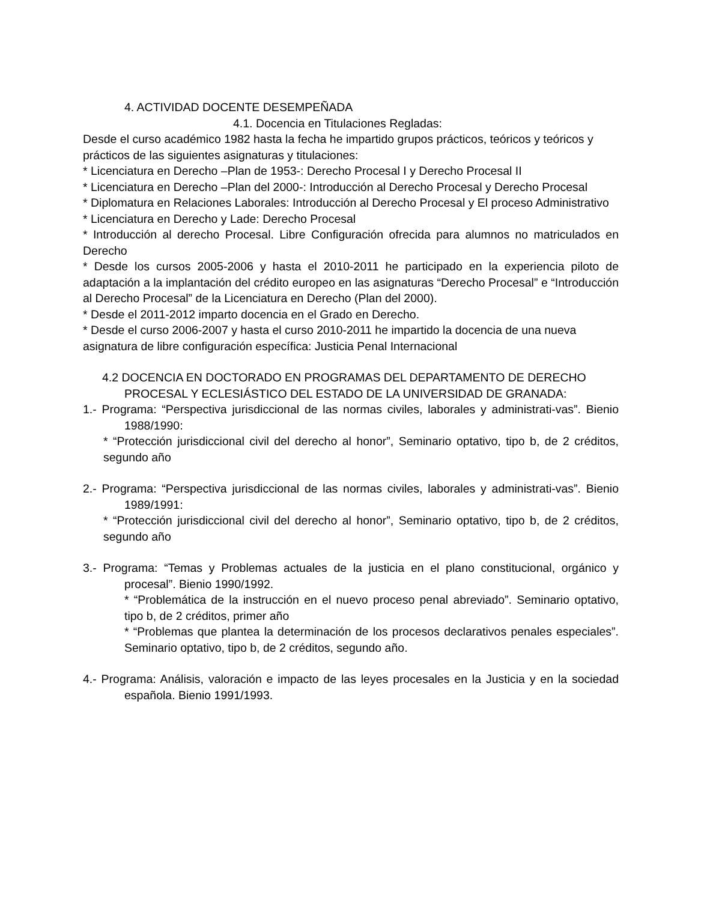4. ACTIVIDAD DOCENTE DESEMPEÑADA
4.1. Docencia en Titulaciones Regladas:
Desde el curso académico 1982 hasta la fecha he impartido grupos prácticos, teóricos y teóricos y prácticos de las siguientes asignaturas y titulaciones:
* Licenciatura en Derecho –Plan de 1953-: Derecho Procesal I y Derecho Procesal II
* Licenciatura en Derecho –Plan del 2000-: Introducción al Derecho Procesal y Derecho Procesal
* Diplomatura en Relaciones Laborales: Introducción al Derecho Procesal y El proceso Administrativo
* Licenciatura en Derecho y Lade: Derecho Procesal
* Introducción al derecho Procesal. Libre Configuración ofrecida para alumnos no matriculados en Derecho
* Desde los cursos 2005-2006 y hasta el 2010-2011 he participado en la experiencia piloto de adaptación a la implantación del crédito europeo en las asignaturas “Derecho Procesal” e “Introducción al Derecho Procesal” de la Licenciatura en Derecho (Plan del 2000).
* Desde el 2011-2012 imparto docencia en el Grado en Derecho.
* Desde el curso 2006-2007 y hasta el curso 2010-2011 he impartido la docencia de una nueva asignatura de libre configuración específica: Justicia Penal Internacional
4.2 DOCENCIA EN DOCTORADO EN PROGRAMAS DEL DEPARTAMENTO DE DERECHO
PROCESAL Y ECLESIÁSTICO DEL ESTADO DE LA UNIVERSIDAD DE GRANADA:
1.- Programa: “Perspectiva jurisdiccional de las normas civiles, laborales y administrati-vas”. Bienio 1988/1990:
* “Protección jurisdiccional civil del derecho al honor”, Seminario optativo, tipo b, de 2 créditos, segundo año
2.- Programa: “Perspectiva jurisdiccional de las normas civiles, laborales y administrati-vas”. Bienio 1989/1991:
* “Protección jurisdiccional civil del derecho al honor”, Seminario optativo, tipo b, de 2 créditos, segundo año
3.- Programa: “Temas y Problemas actuales de la justicia en el plano constitucional, orgánico y procesal”. Bienio 1990/1992.
* “Problemática de la instrucción en el nuevo proceso penal abreviado”. Seminario optativo, tipo b, de 2 créditos, primer año
* “Problemas que plantea la determinación de los procesos declarativos penales especiales”. Seminario optativo, tipo b, de 2 créditos, segundo año.
4.- Programa: Análisis, valoración e impacto de las leyes procesales en la Justicia y en la sociedad española. Bienio 1991/1993.